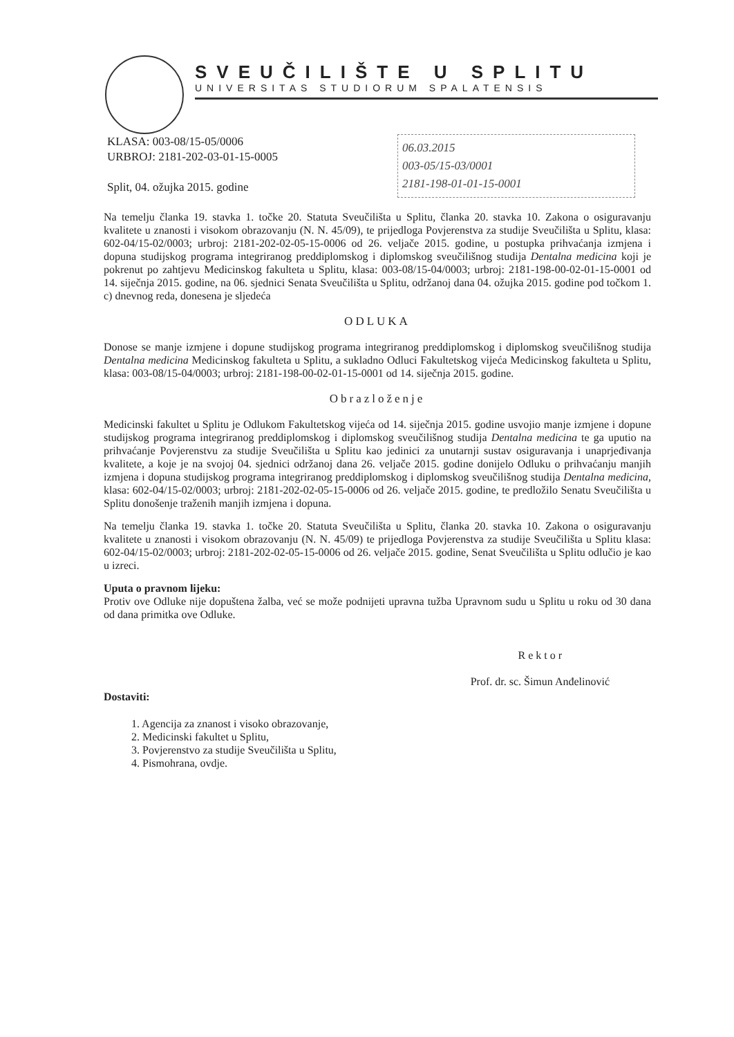SVEUČILIŠTE U SPLITU
UNIVERSITAS STUDIORUM SPALATENSIS
KLASA: 003-08/15-05/0006
URBROJ: 2181-202-03-01-15-0005
Split, 04. ožujka 2015. godine
06.03.2015
003-05/15-03/0001
2181-198-01-01-15-0001
Na temelju članka 19. stavka 1. točke 20. Statuta Sveučilišta u Splitu, članka 20. stavka 10. Zakona o osiguravanju kvalitete u znanosti i visokom obrazovanju (N. N. 45/09), te prijedloga Povjerenstva za studije Sveučilišta u Splitu, klasa: 602-04/15-02/0003; urbroj: 2181-202-02-05-15-0006 od 26. veljače 2015. godine, u postupka prihvaćanja izmjena i dopuna studijskog programa integriranog preddiplomskog i diplomskog sveučilišnog studija Dentalna medicina koji je pokrenut po zahtjevu Medicinskog fakulteta u Splitu, klasa: 003-08/15-04/0003; urbroj: 2181-198-00-02-01-15-0001 od 14. siječnja 2015. godine, na 06. sjednici Senata Sveučilišta u Splitu, održanoj dana 04. ožujka 2015. godine pod točkom 1. c) dnevnog reda, donesena je sljedeća
ODLUKA
Donose se manje izmjene i dopune studijskog programa integriranog preddiplomskog i diplomskog sveučilišnog studija Dentalna medicina Medicinskog fakulteta u Splitu, a sukladno Odluci Fakultetskog vijeća Medicinskog fakulteta u Splitu, klasa: 003-08/15-04/0003; urbroj: 2181-198-00-02-01-15-0001 od 14. siječnja 2015. godine.
Obrazloženje
Medicinski fakultet u Splitu je Odlukom Fakultetskog vijeća od 14. siječnja 2015. godine usvojio manje izmjene i dopune studijskog programa integriranog preddiplomskog i diplomskog sveučilišnog studija Dentalna medicina te ga uputio na prihvaćanje Povjerenstvu za studije Sveučilišta u Splitu kao jedinici za unutarnji sustav osiguravanja i unaprjeđivanja kvalitete, a koje je na svojoj 04. sjednici održanoj dana 26. veljače 2015. godine donijelo Odluku o prihvaćanju manjih izmjena i dopuna studijskog programa integriranog preddiplomskog i diplomskog sveučilišnog studija Dentalna medicina, klasa: 602-04/15-02/0003; urbroj: 2181-202-02-05-15-0006 od 26. veljače 2015. godine, te predložilo Senatu Sveučilišta u Splitu donošenje traženih manjih izmjena i dopuna.
Na temelju članka 19. stavka 1. točke 20. Statuta Sveučilišta u Splitu, članka 20. stavka 10. Zakona o osiguravanju kvalitete u znanosti i visokom obrazovanju (N. N. 45/09) te prijedloga Povjerenstva za studije Sveučilišta u Splitu klasa: 602-04/15-02/0003; urbroj: 2181-202-02-05-15-0006 od 26. veljače 2015. godine, Senat Sveučilišta u Splitu odlučio je kao u izreci.
Uputa o pravnom lijeku:
Protiv ove Odluke nije dopuštena žalba, već se može podnijeti upravna tužba Upravnom sudu u Splitu u roku od 30 dana od dana primitka ove Odluke.
Dostaviti:
R e k t o r
Prof. dr. sc. Šimun Anđelinović
1. Agencija za znanost i visoko obrazovanje,
2. Medicinski fakultet u Splitu,
3. Povjerenstvo za studije Sveučilišta u Splitu,
4. Pismohrana, ovdje.